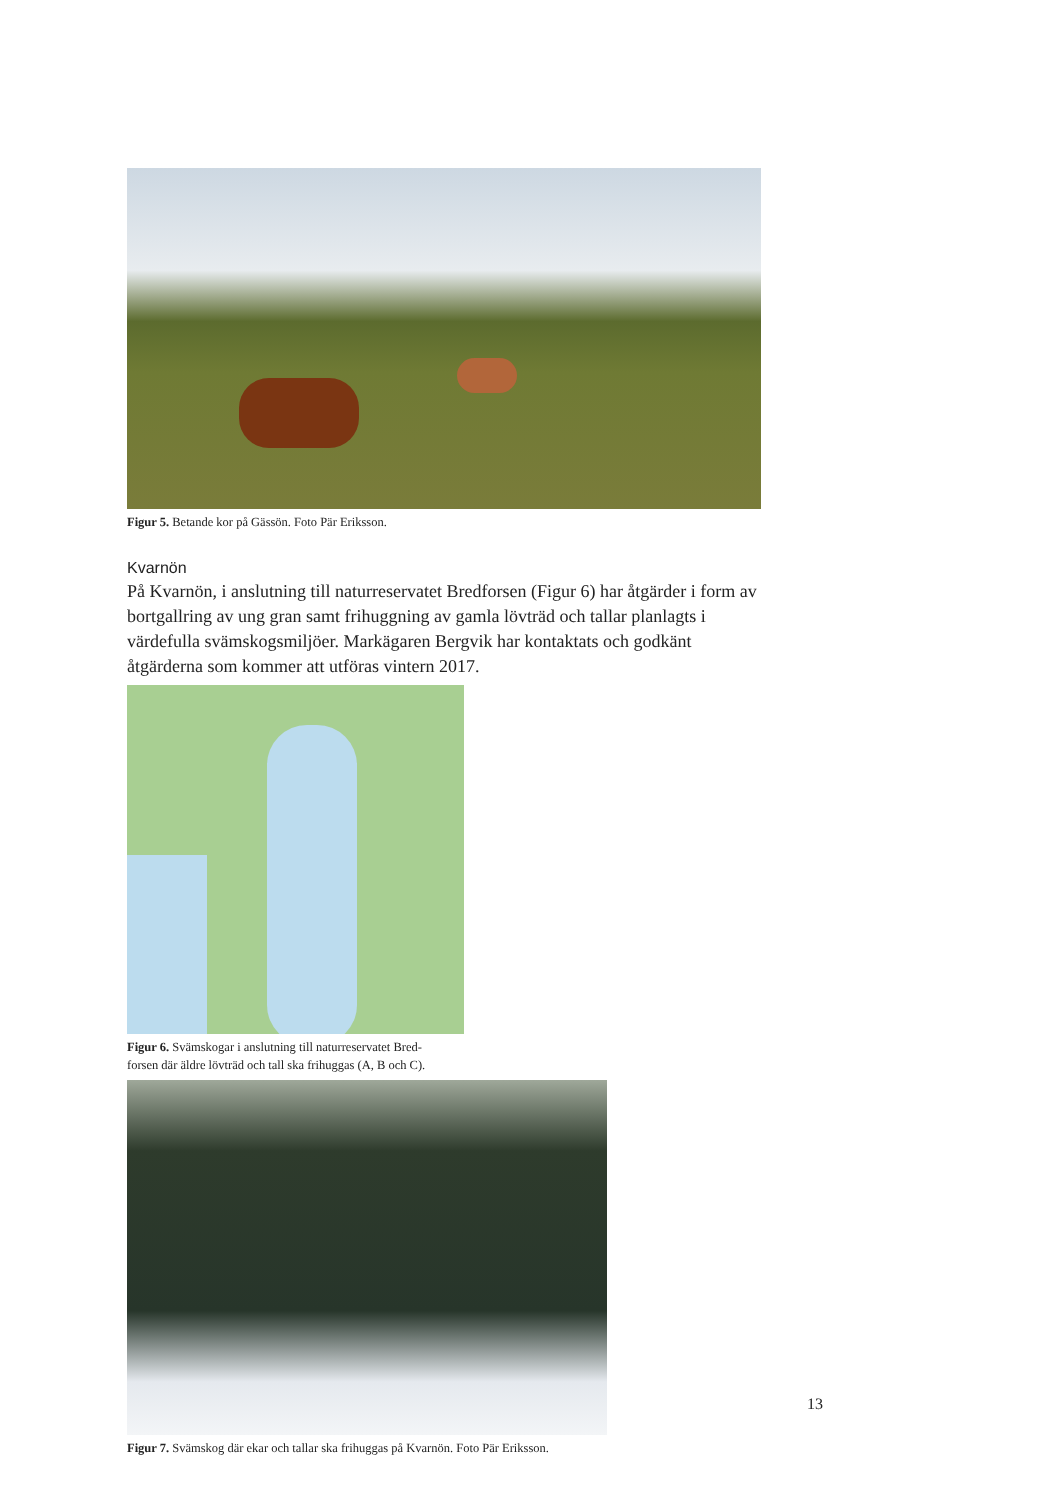Figur 5. Betande kor på Gässön. Foto Pär Eriksson.
Kvarnön
På Kvarnön, i anslutning till naturreservatet Bredforsen (Figur 6) har åtgärder i form av bortgallring av ung gran samt frihuggning av gamla lövträd och tallar planlagts i värdefulla svämskogsmiljöer. Markägaren Bergvik har kontaktats och godkänt åtgärderna som kommer att utföras vintern 2017.
Figur 6. Svämskogar i anslutning till naturreservatet Bred-
forsen där äldre lövträd och tall ska frihuggas (A, B och C).
Figur 7. Svämskog där ekar och tallar ska frihuggas på Kvarnön. Foto Pär Eriksson.
13